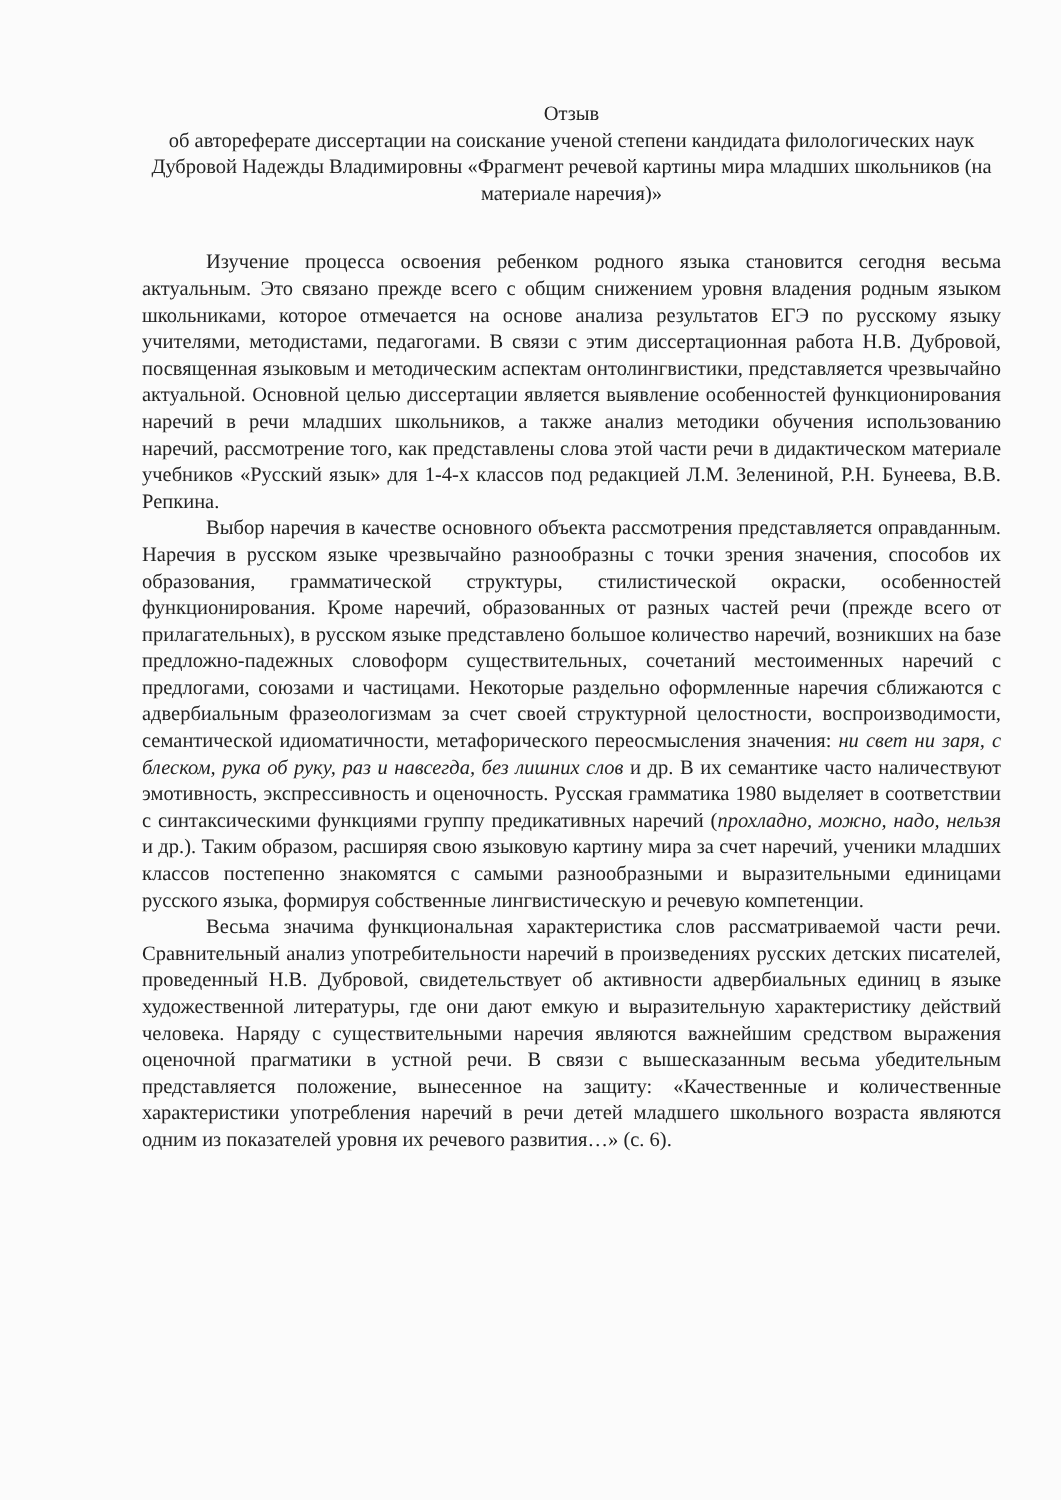Отзыв
об автореферате диссертации на соискание ученой степени кандидата филологических наук Дубровой Надежды Владимировны «Фрагмент речевой картины мира младших школьников (на материале наречия)»
Изучение процесса освоения ребенком родного языка становится сегодня весьма актуальным. Это связано прежде всего с общим снижением уровня владения родным языком школьниками, которое отмечается на основе анализа результатов ЕГЭ по русскому языку учителями, методистами, педагогами. В связи с этим диссертационная работа Н.В. Дубровой, посвященная языковым и методическим аспектам онтолингвистики, представляется чрезвычайно актуальной. Основной целью диссертации является выявление особенностей функционирования наречий в речи младших школьников, а также анализ методики обучения использованию наречий, рассмотрение того, как представлены слова этой части речи в дидактическом материале учебников «Русский язык» для 1-4-х классов под редакцией Л.М. Зелениной, Р.Н. Бунеева, В.В. Репкина.
Выбор наречия в качестве основного объекта рассмотрения представляется оправданным. Наречия в русском языке чрезвычайно разнообразны с точки зрения значения, способов их образования, грамматической структуры, стилистической окраски, особенностей функционирования. Кроме наречий, образованных от разных частей речи (прежде всего от прилагательных), в русском языке представлено большое количество наречий, возникших на базе предложно-падежных словоформ существительных, сочетаний местоименных наречий с предлогами, союзами и частицами. Некоторые раздельно оформленные наречия сближаются с адвербиальным фразеологизмам за счет своей структурной целостности, воспроизводимости, семантической идиоматичности, метафорического переосмысления значения: ни свет ни заря, с блеском, рука об руку, раз и навсегда, без лишних слов и др. В их семантике часто наличествуют эмотивность, экспрессивность и оценочность. Русская грамматика 1980 выделяет в соответствии с синтаксическими функциями группу предикативных наречий (прохладно, можно, надо, нельзя и др.). Таким образом, расширяя свою языковую картину мира за счет наречий, ученики младших классов постепенно знакомятся с самыми разнообразными и выразительными единицами русского языка, формируя собственные лингвистическую и речевую компетенции.
Весьма значима функциональная характеристика слов рассматриваемой части речи. Сравнительный анализ употребительности наречий в произведениях русских детских писателей, проведенный Н.В. Дубровой, свидетельствует об активности адвербиальных единиц в языке художественной литературы, где они дают емкую и выразительную характеристику действий человека. Наряду с существительными наречия являются важнейшим средством выражения оценочной прагматики в устной речи. В связи с вышесказанным весьма убедительным представляется положение, вынесенное на защиту: «Качественные и количественные характеристики употребления наречий в речи детей младшего школьного возраста являются одним из показателей уровня их речевого развития…» (с. 6).